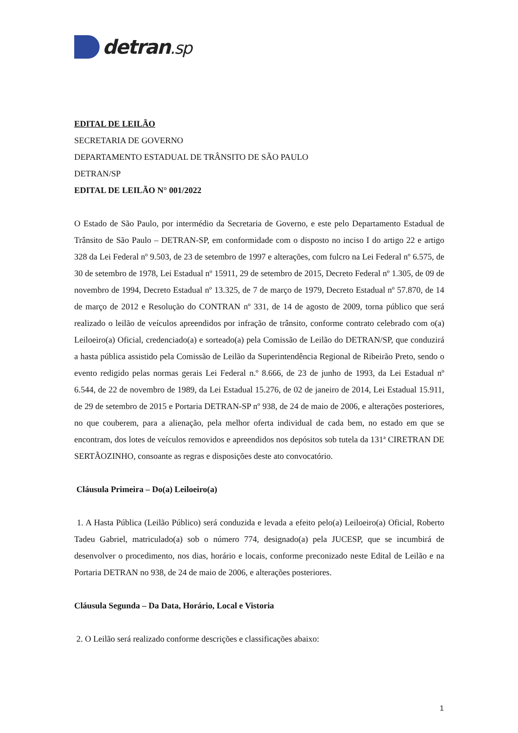detran.sp
EDITAL DE LEILÃO
SECRETARIA DE GOVERNO
DEPARTAMENTO ESTADUAL DE TRÂNSITO DE SÃO PAULO
DETRAN/SP
EDITAL DE LEILÃO N° 001/2022
O Estado de São Paulo, por intermédio da Secretaria de Governo, e este pelo Departamento Estadual de Trânsito de São Paulo – DETRAN-SP, em conformidade com o disposto no inciso I do artigo 22 e artigo 328 da Lei Federal nº 9.503, de 23 de setembro de 1997 e alterações, com fulcro na Lei Federal nº 6.575, de 30 de setembro de 1978, Lei Estadual nº 15911, 29 de setembro de 2015, Decreto Federal nº 1.305, de 09 de novembro de 1994, Decreto Estadual nº 13.325, de 7 de março de 1979, Decreto Estadual nº 57.870, de 14 de março de 2012 e Resolução do CONTRAN nº 331, de 14 de agosto de 2009, torna público que será realizado o leilão de veículos apreendidos por infração de trânsito, conforme contrato celebrado com o(a) Leiloeiro(a) Oficial, credenciado(a) e sorteado(a) pela Comissão de Leilão do DETRAN/SP, que conduzirá a hasta pública assistido pela Comissão de Leilão da Superintendência Regional de Ribeirão Preto, sendo o evento redigido pelas normas gerais Lei Federal n.º 8.666, de 23 de junho de 1993, da Lei Estadual nº 6.544, de 22 de novembro de 1989, da Lei Estadual 15.276, de 02 de janeiro de 2014, Lei Estadual 15.911, de 29 de setembro de 2015 e Portaria DETRAN-SP nº 938, de 24 de maio de 2006, e alterações posteriores, no que couberem, para a alienação, pela melhor oferta individual de cada bem, no estado em que se encontram, dos lotes de veículos removidos e apreendidos nos depósitos sob tutela da 131ª CIRETRAN DE SERTÃOZINHO, consoante as regras e disposições deste ato convocatório.
Cláusula Primeira – Do(a) Leiloeiro(a)
1. A Hasta Pública (Leilão Público) será conduzida e levada a efeito pelo(a) Leiloeiro(a) Oficial, Roberto Tadeu Gabriel, matriculado(a) sob o número 774, designado(a) pela JUCESP, que se incumbirá de desenvolver o procedimento, nos dias, horário e locais, conforme preconizado neste Edital de Leilão e na Portaria DETRAN no 938, de 24 de maio de 2006, e alterações posteriores.
Cláusula Segunda – Da Data, Horário, Local e Vistoria
2. O Leilão será realizado conforme descrições e classificações abaixo:
1